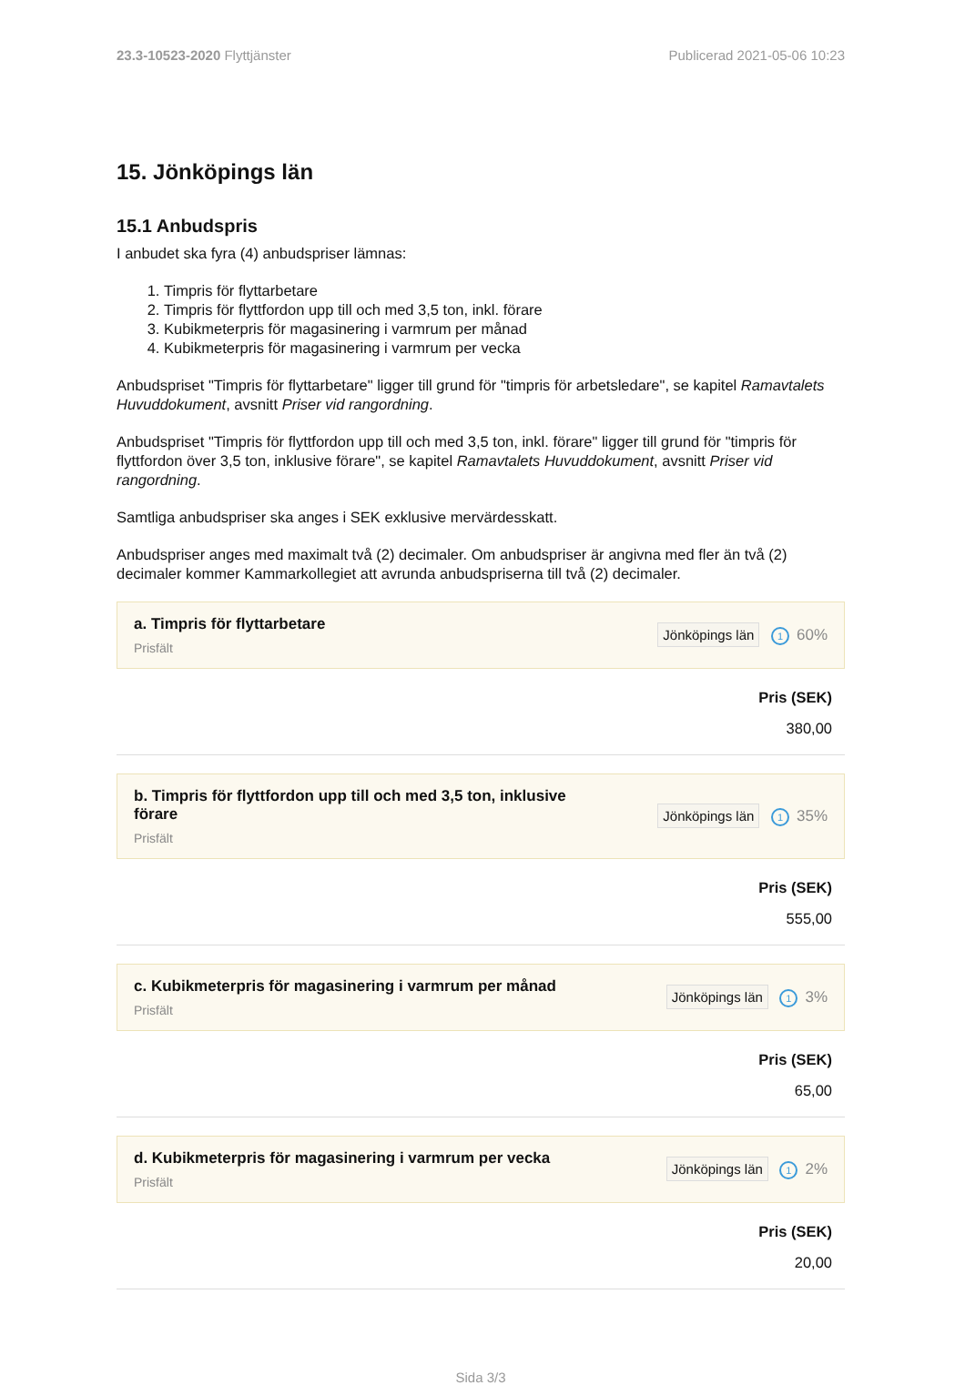23.3-10523-2020 Flyttjänster Publicerad 2021-05-06 10:23
15. Jönköpings län
15.1 Anbudspris
I anbudet ska fyra (4) anbudspriser lämnas:
1. Timpris för flyttarbetare
2. Timpris för flyttfordon upp till och med 3,5 ton, inkl. förare
3. Kubikmeterpris för magasinering i varmrum per månad
4. Kubikmeterpris för magasinering i varmrum per vecka
Anbudspriset "Timpris för flyttarbetare" ligger till grund för "timpris för arbetsledare", se kapitel Ramavtalets Huvuddokument, avsnitt Priser vid rangordning.
Anbudspriset "Timpris för flyttfordon upp till och med 3,5 ton, inkl. förare" ligger till grund för "timpris för flyttfordon över 3,5 ton, inklusive förare", se kapitel Ramavtalets Huvuddokument, avsnitt Priser vid rangordning.
Samtliga anbudspriser ska anges i SEK exklusive mervärdesskatt.
Anbudspriser anges med maximalt två (2) decimaler. Om anbudspriser är angivna med fler än två (2) decimaler kommer Kammarkollegiet att avrunda anbudspriserna till två (2) decimaler.
a. Timpris för flyttarbetare
Prisfält
Jönköpings län 1 60%
Pris (SEK)
380,00
b. Timpris för flyttfordon upp till och med 3,5 ton, inklusive förare
Prisfält
Jönköpings län 1 35%
Pris (SEK)
555,00
c. Kubikmeterpris för magasinering i varmrum per månad
Prisfält
Jönköpings län 1 3%
Pris (SEK)
65,00
d. Kubikmeterpris för magasinering i varmrum per vecka
Prisfält
Jönköpings län 1 2%
Pris (SEK)
20,00
Sida 3/3